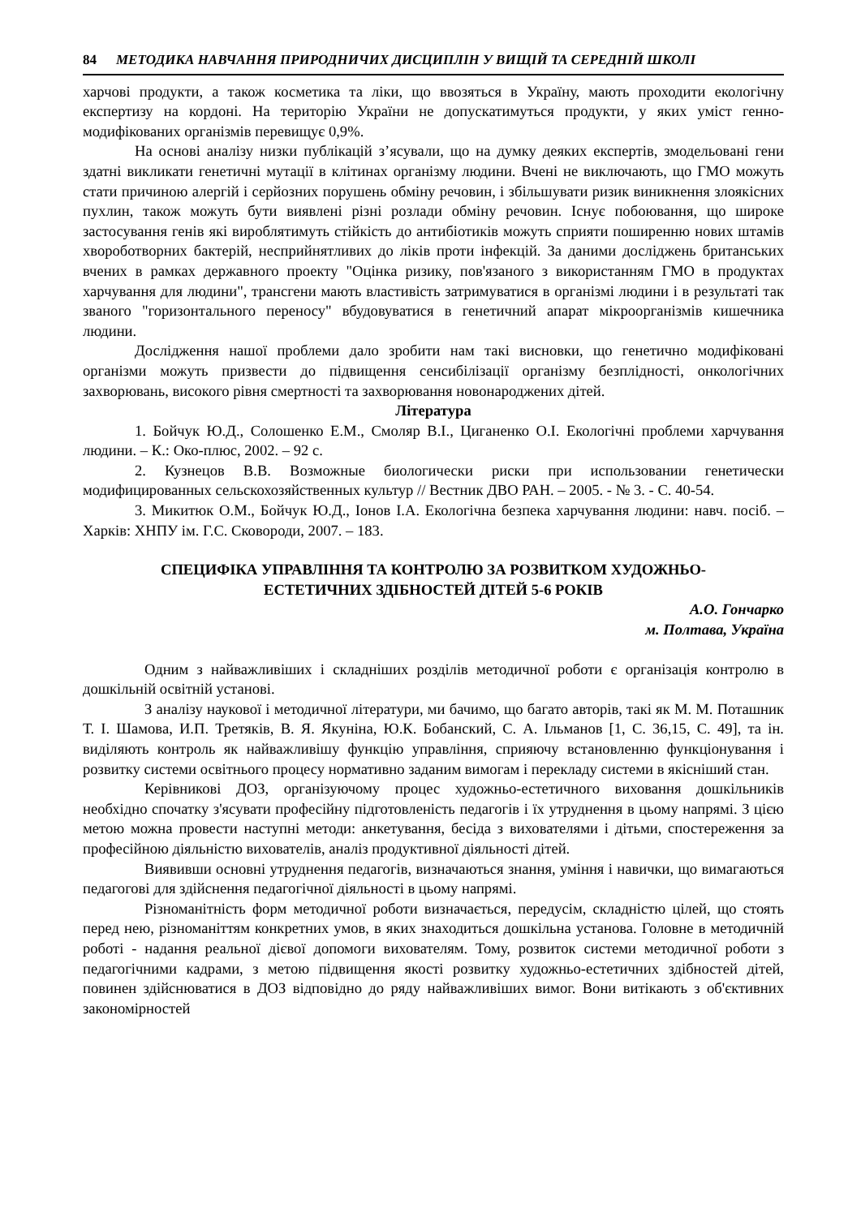84 МЕТОДИКА НАВЧАННЯ ПРИРОДНИЧИХ ДИСЦИПЛІН У ВИЩІЙ ТА СЕРЕДНІЙ ШКОЛІ
харчові продукти, а також косметика та ліки, що ввозяться в Україну, мають проходити екологічну експертизу на кордоні. На територію України не допускатимуться продукти, у яких уміст генно-модифікованих організмів перевищує 0,9%.
На основі аналізу низки публікацій з’ясували, що на думку деяких експертів, змодельовані гени здатні викликати генетичні мутації в клітинах організму людини. Вчені не виключають, що ГМО можуть стати причиною алергій і серйозних порушень обміну речовин, і збільшувати ризик виникнення злоякісних пухлин, також можуть бути виявлені різні розлади обміну речовин. Існує побоювання, що широке застосування генів які вироблятимуть стійкість до антибіотиків можуть сприяти поширенню нових штамів хвороботворних бактерій, несприйнятливих до ліків проти інфекцій. За даними досліджень британських вчених в рамках державного проекту "Оцінка ризику, пов'язаного з використанням ГМО в продуктах харчування для людини", трансгени мають властивість затримуватися в організмі людини і в результаті так званого "горизонтального переносу" вбудовуватися в генетичний апарат мікроорганізмів кишечника людини.
Дослідження нашої проблеми дало зробити нам такі висновки, що генетично модифіковані організми можуть призвести до підвищення сенсибілізації організму безплідності, онкологічних захворювань, високого рівня смертності та захворювання новонароджених дітей.
Література
1. Бойчук Ю.Д., Солошенко Е.М., Смоляр В.І., Циганенко О.І. Екологічні проблеми харчування людини. – К.: Око-плюс, 2002. – 92 с.
2. Кузнецов В.В. Возможные биологически риски при использовании генетически модифицированных сельскохозяйственных культур // Вестник ДВО РАН. – 2005. - № 3. - С. 40-54.
3. Микитюк О.М., Бойчук Ю.Д., Іонов І.А. Екологічна безпека харчування людини: навч. посіб. – Харків: ХНПУ ім. Г.С. Сковороди, 2007. – 183.
СПЕЦИФІКА УПРАВЛІННЯ ТА КОНТРОЛЮ ЗА РОЗВИТКОМ ХУДОЖНЬО-
ЕСТЕТИЧНИХ ЗДІБНОСТЕЙ ДІТЕЙ 5-6 РОКІВ
А.О. Гончарко
м. Полтава, Україна
Одним з найважливіших і складніших розділів методичної роботи є організація контролю в дошкільній освітній установі.
З аналізу наукової і методичної літератури, ми бачимо, що багато авторів, такі як М. М. Поташник Т. І. Шамова, И.П. Третяків, В. Я. Якуніна, Ю.К. Бобанский, С. А. Ільманов [1, С. 36,15, С. 49], та ін. виділяють контроль як найважливішу функцію управління, сприяючу встановленню функціонування і розвитку системи освітнього процесу нормативно заданим вимогам і перекладу системи в якісніший стан.
Керівникові ДОЗ, організуючому процес художньо-естетичного виховання дошкільників необхідно спочатку з'ясувати професійну підготовленість педагогів і їх утруднення в цьому напрямі. З цією метою можна провести наступні методи: анкетування, бесіда з вихователями і дітьми, спостереження за професійною діяльністю вихователів, аналіз продуктивної діяльності дітей.
Виявивши основні утруднення педагогів, визначаються знання, уміння і навички, що вимагаються педагогові для здійснення педагогічної діяльності в цьому напрямі.
Різноманітність форм методичної роботи визначається, передусім, складністю цілей, що стоять перед нею, різноманіттям конкретних умов, в яких знаходиться дошкільна установа. Головне в методичній роботі - надання реальної дієвої допомоги вихователям. Тому, розвиток системи методичної роботи з педагогічними кадрами, з метою підвищення якості розвитку художньо-естетичних здібностей дітей, повинен здійснюватися в ДОЗ відповідно до ряду найважливіших вимог. Вони витікають з об'єктивних закономірностей